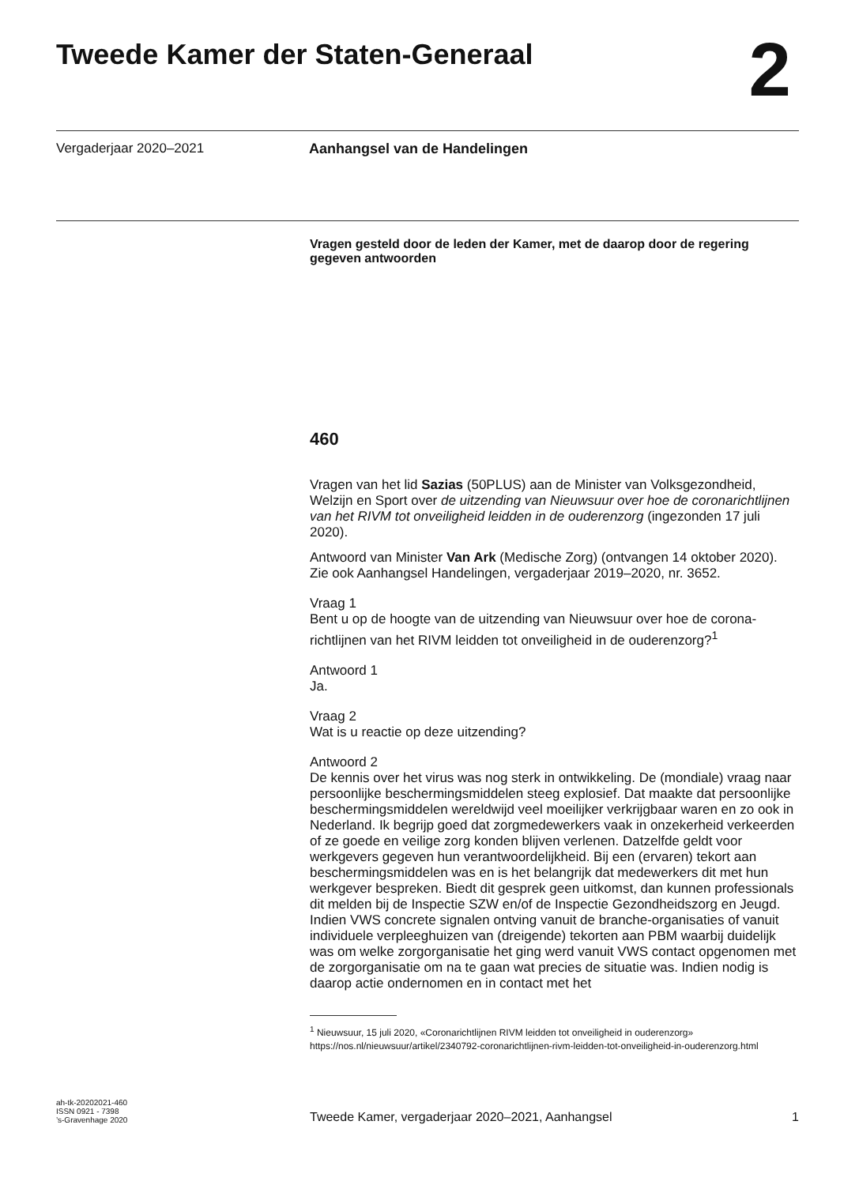Tweede Kamer der Staten-Generaal
2
Vergaderjaar 2020–2021 Aanhangsel van de Handelingen
Vragen gesteld door de leden der Kamer, met de daarop door de regering gegeven antwoorden
460
Vragen van het lid Sazias (50PLUS) aan de Minister van Volksgezondheid, Welzijn en Sport over de uitzending van Nieuwsuur over hoe de coronarichtlijnen van het RIVM tot onveiligheid leidden in de ouderenzorg (ingezonden 17 juli 2020).
Antwoord van Minister Van Ark (Medische Zorg) (ontvangen 14 oktober 2020). Zie ook Aanhangsel Handelingen, vergaderjaar 2019–2020, nr. 3652.
Vraag 1
Bent u op de hoogte van de uitzending van Nieuwsuur over hoe de corona-richtlijnen van het RIVM leidden tot onveiligheid in de ouderenzorg?<sup>1</sup>
Antwoord 1
Ja.
Vraag 2
Wat is u reactie op deze uitzending?
Antwoord 2
De kennis over het virus was nog sterk in ontwikkeling. De (mondiale) vraag naar persoonlijke beschermingsmiddelen steeg explosief. Dat maakte dat persoonlijke beschermingsmiddelen wereldwijd veel moeilijker verkrijgbaar waren en zo ook in Nederland. Ik begrijp goed dat zorgmedewerkers vaak in onzekerheid verkeerden of ze goede en veilige zorg konden blijven verlenen. Datzelfde geldt voor werkgevers gegeven hun verantwoordelijkheid. Bij een (ervaren) tekort aan beschermingsmiddelen was en is het belangrijk dat medewerkers dit met hun werkgever bespreken. Biedt dit gesprek geen uitkomst, dan kunnen professionals dit melden bij de Inspectie SZW en/of de Inspectie Gezondheidszorg en Jeugd.
Indien VWS concrete signalen ontving vanuit de branche-organisaties of vanuit individuele verpleeghuizen van (dreigende) tekorten aan PBM waarbij duidelijk was om welke zorgorganisatie het ging werd vanuit VWS contact opgenomen met de zorgorganisatie om na te gaan wat precies de situatie was. Indien nodig is daarop actie ondernomen en in contact met het
<sup>1</sup> Nieuwsuur, 15 juli 2020, «Coronarichtlijnen RIVM leidden tot onveiligheid in ouderenzorg» https://nos.nl/nieuwsuur/artikel/2340792-coronarichtlijnen-rivm-leidden-tot-onveiligheid-in-ouderenzorg.html
ah-tk-20202021-460
ISSN 0921 - 7398
’s-Gravenhage 2020
Tweede Kamer, vergaderjaar 2020–2021, Aanhangsel
1